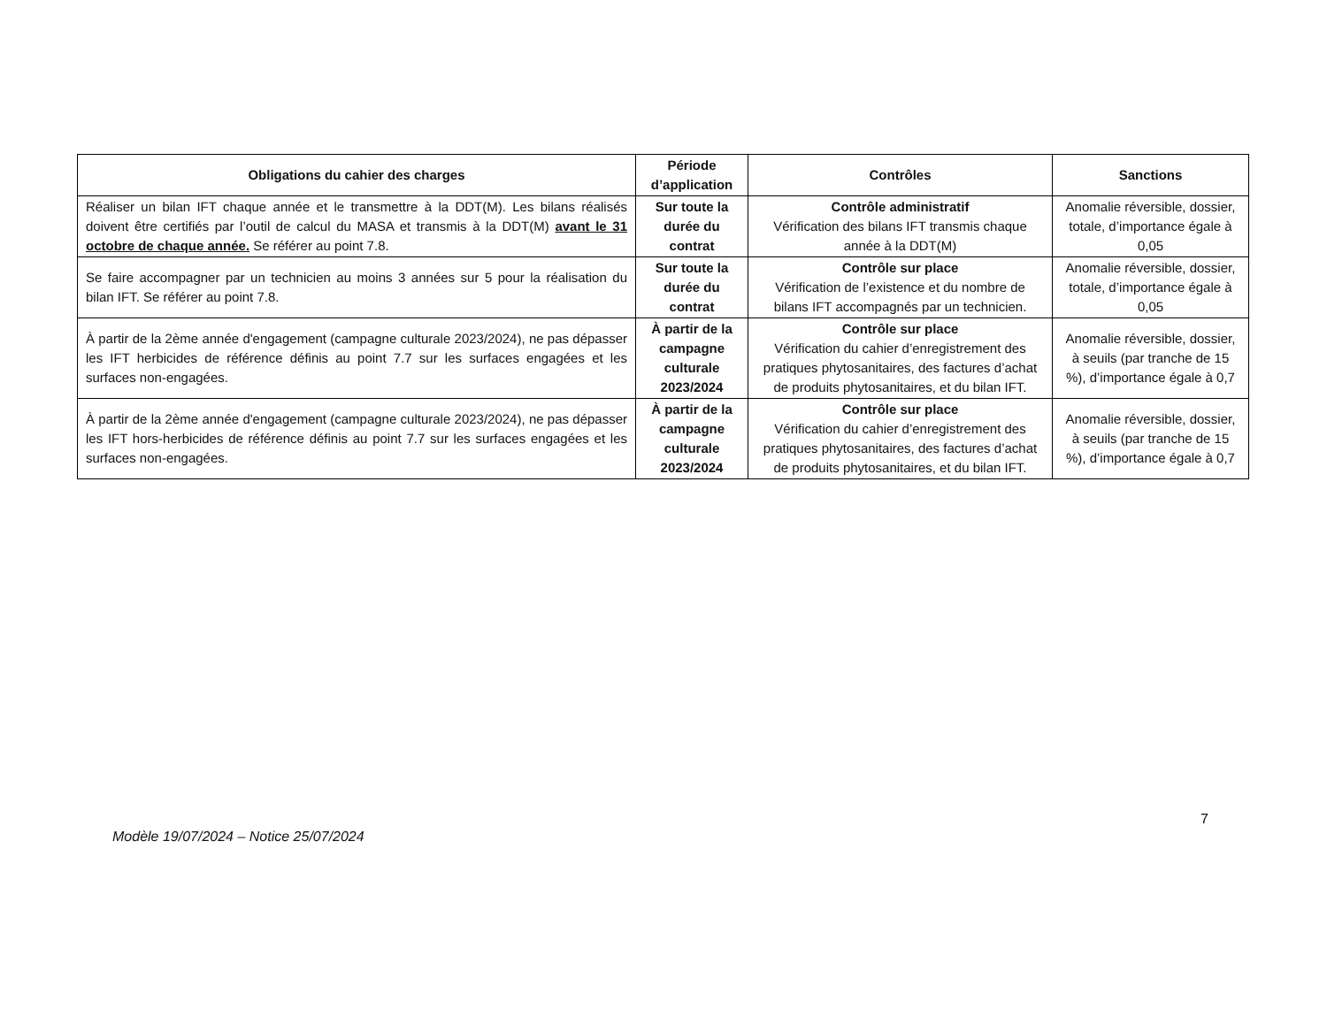| Obligations du cahier des charges | Période d’application | Contrôles | Sanctions |
| --- | --- | --- | --- |
| Réaliser un bilan IFT chaque année et le transmettre à la DDT(M). Les bilans réalisés doivent être certifiés par l’outil de calcul du MASA et transmis à la DDT(M) avant le 31 octobre de chaque année. Se référer au point 7.8. | Sur toute la durée du contrat | Contrôle administratif Vérification des bilans IFT transmis chaque année à la DDT(M) | Anomalie réversible, dossier, totale, d’importance égale à 0,05 |
| Se faire accompagner par un technicien au moins 3 années sur 5 pour la réalisation du bilan IFT. Se référer au point 7.8. | Sur toute la durée du contrat | Contrôle sur place Vérification de l’existence et du nombre de bilans IFT accompagnés par un technicien. | Anomalie réversible, dossier, totale, d’importance égale à 0,05 |
| À partir de la 2ème année d'engagement (campagne culturale 2023/2024), ne pas dépasser les IFT herbicides de référence définis au point 7.7 sur les surfaces engagées et les surfaces non-engagées. | À partir de la campagne culturale 2023/2024 | Contrôle sur place Vérification du cahier d’enregistrement des pratiques phytosanitaires, des factures d’achat de produits phytosanitaires, et du bilan IFT. | Anomalie réversible, dossier, à seuils (par tranche de 15 %), d’importance égale à 0,7 |
| À partir de la 2ème année d'engagement (campagne culturale 2023/2024), ne pas dépasser les IFT hors-herbicides de référence définis au point 7.7 sur les surfaces engagées et les surfaces non-engagées. | À partir de la campagne culturale 2023/2024 | Contrôle sur place Vérification du cahier d’enregistrement des pratiques phytosanitaires, des factures d’achat de produits phytosanitaires, et du bilan IFT. | Anomalie réversible, dossier, à seuils (par tranche de 15 %), d’importance égale à 0,7 |
7
Modèle 19/07/2024 – Notice 25/07/2024